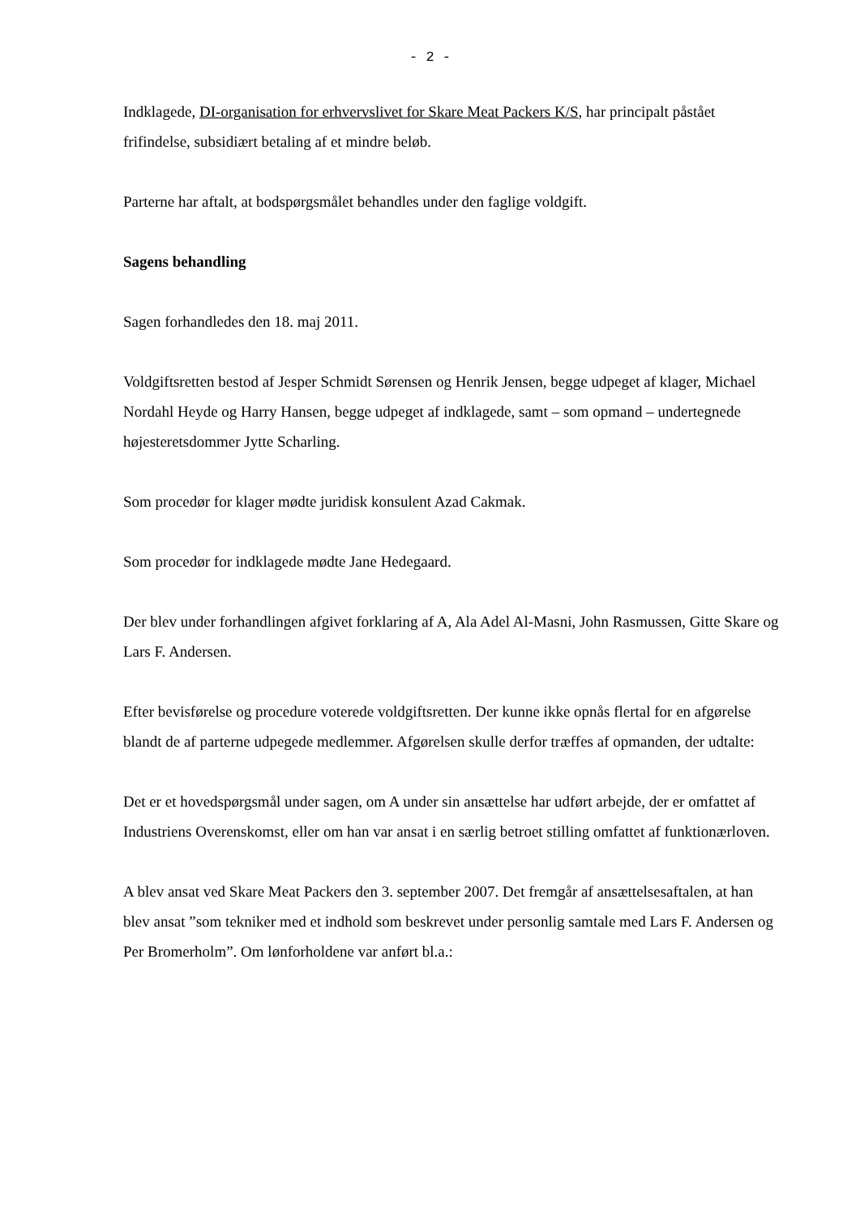- 2 -
Indklagede, DI-organisation for erhvervslivet for Skare Meat Packers K/S, har principalt påstået frifindelse, subsidiært betaling af et mindre beløb.
Parterne har aftalt, at bodspørgsmålet behandles under den faglige voldgift.
Sagens behandling
Sagen forhandledes den 18. maj 2011.
Voldgiftsretten bestod af Jesper Schmidt Sørensen og Henrik Jensen, begge udpeget af klager, Michael Nordahl Heyde og Harry Hansen, begge udpeget af indklagede, samt – som opmand – undertegnede højesteretsdommer Jytte Scharling.
Som procedør for klager mødte juridisk konsulent Azad Cakmak.
Som procedør for indklagede mødte Jane Hedegaard.
Der blev under forhandlingen afgivet forklaring af A, Ala Adel Al-Masni, John Rasmussen, Gitte Skare og Lars F. Andersen.
Efter bevisførelse og procedure voterede voldgiftsretten. Der kunne ikke opnås flertal for en afgørelse blandt de af parterne udpegede medlemmer. Afgørelsen skulle derfor træffes af opmanden, der udtalte:
Det er et hovedspørgsmål under sagen, om A under sin ansættelse har udført arbejde, der er omfattet af Industriens Overenskomst, eller om han var ansat i en særlig betroet stilling omfattet af funktionærloven.
A blev ansat ved Skare Meat Packers den 3. september 2007. Det fremgår af ansættelsesaftalen, at han blev ansat ”som tekniker med et indhold som beskrevet under personlig samtale med Lars F. Andersen og Per Bromerholm”. Om lønforholdene var anført bl.a.: